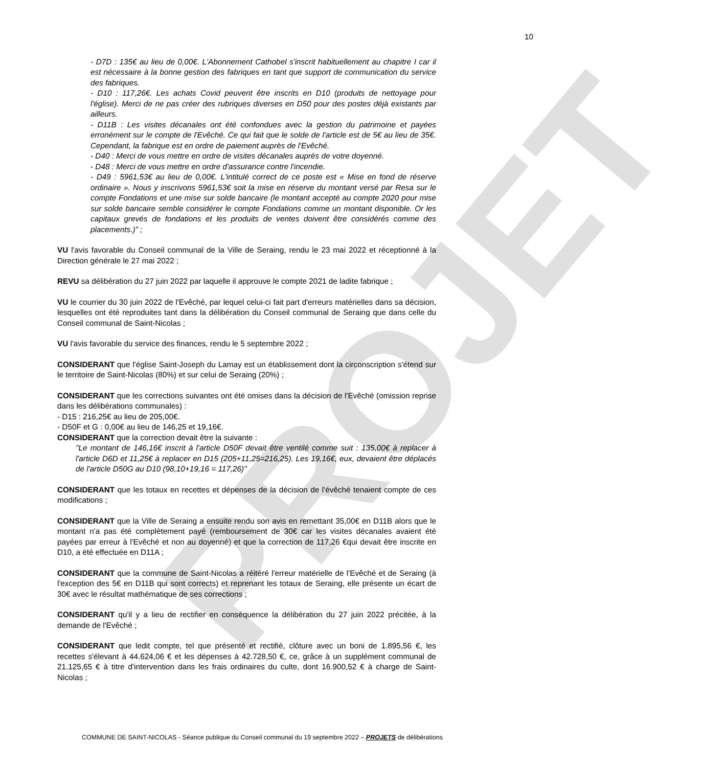PROJET
10
- D7D : 135€ au lieu de 0,00€. L'Abonnement Cathobel s'inscrit habituellement au chapitre I car il est nécessaire à la bonne gestion des fabriques en tant que support de communication du service des fabriques.
- D10 : 117,26€. Les achats Covid peuvent être inscrits en D10 (produits de nettoyage pour l'église). Merci de ne pas créer des rubriques diverses en D50 pour des postes déjà existants par ailleurs.
- D11B : Les visites décanales ont été confondues avec la gestion du patrimoine et payées erronément sur le compte de l'Evêché. Ce qui fait que le solde de l'article est de 5€ au lieu de 35€. Cependant, la fabrique est en ordre de paiement auprès de l'Evêché.
- D40 : Merci de vous mettre en ordre de visites décanales auprès de votre doyenné.
- D48 : Merci de vous mettre en ordre d'assurance contre l'incendie.
- D49 : 5961,53€ au lieu de 0,00€. L'intitulé correct de ce poste est « Mise en fond de réserve ordinaire ». Nous y inscrivons 5961,53€ soit la mise en réserve du montant versé par Resa sur le compte Fondations et une mise sur solde bancaire (le montant accepté au compte 2020 pour mise sur solde bancaire semble considérer le compte Fondations comme un montant disponible. Or les capitaux grevés de fondations et les produits de ventes doivent être considérés comme des placements.)" ;
VU l'avis favorable du Conseil communal de la Ville de Seraing, rendu le 23 mai 2022 et réceptionné à la Direction générale le 27 mai 2022 ;
REVU sa délibération du 27 juin 2022 par laquelle il approuve le compte 2021 de ladite fabrique ;
VU le courrier du 30 juin 2022 de l'Evêché, par lequel celui-ci fait part d'erreurs matérielles dans sa décision, lesquelles ont été reproduites tant dans la délibération du Conseil communal de Seraing que dans celle du Conseil communal de Saint-Nicolas ;
VU l'avis favorable du service des finances, rendu le 5 septembre 2022 ;
CONSIDERANT que l'église Saint-Joseph du Lamay est un établissement dont la circonscription s'étend sur le territoire de Saint-Nicolas (80%) et sur celui de Seraing (20%) ;
CONSIDERANT que les corrections suivantes ont été omises dans la décision de l'Evêché (omission reprise dans les délibérations communales) :
- D15 : 216,25€ au lieu de 205,00€.
- D50F et G : 0,00€ au lieu de 146,25 et 19,16€.
CONSIDERANT que la correction devait être la suivante :
"Le montant de 146,16€ inscrit à l'article D50F devait être ventilé comme suit : 135,00€ à replacer à l'article D6D et 11,25€ à replacer en D15 (205+11,25=216,25). Les 19,16€, eux, devaient être déplacés de l'article D50G au D10 (98,10+19,16 = 117,26)"
CONSIDERANT que les totaux en recettes et dépenses de la décision de l'évêché tenaient compte de ces modifications ;
CONSIDERANT que la Ville de Seraing a ensuite rendu son avis en remettant 35,00€ en D11B alors que le montant n'a pas été complètement payé (remboursement de 30€ car les visites décanales avaient été payées par erreur à l'Evêché et non au doyenné) et que la correction de 117,26 €qui devait être inscrite en D10, a été effectuée en D11A ;
CONSIDERANT que la commune de Saint-Nicolas a réitéré l'erreur matérielle de l'Evêché et de Seraing (à l'exception des 5€ en D11B qui sont corrects) et reprenant les totaux de Seraing, elle présente un écart de 30€ avec le résultat mathématique de ses corrections ;
CONSIDERANT qu'il y a lieu de rectifier en conséquence la délibération du 27 juin 2022 précitée, à la demande de l'Evêché ;
CONSIDERANT que ledit compte, tel que présenté et rectifié, clôture avec un boni de 1.895,56 €, les recettes s'élevant à 44.624,06 € et les dépenses à 42.728,50 €, ce, grâce à un supplément communal de 21.125,65 € à titre d'intervention dans les frais ordinaires du culte, dont 16.900,52 € à charge de Saint-Nicolas ;
COMMUNE DE SAINT-NICOLAS - Séance publique du Conseil communal du 19 septembre 2022 – PROJETS de délibérations